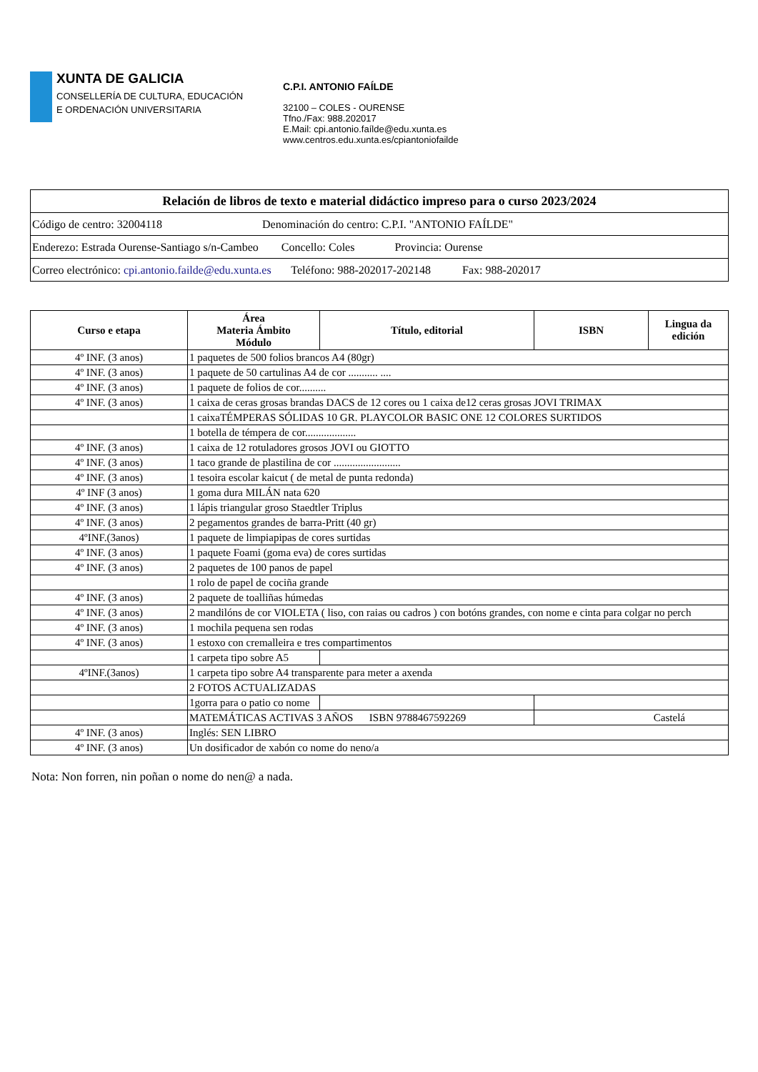XUNTA DE GALICIA
CONSELLERÍA DE CULTURA, EDUCACIÓN
E ORDENACIÓN UNIVERSITARIA
C.P.I. ANTONIO FAÍLDE
32100 – COLES - OURENSE
Tfno./Fax: 988.202017
E.Mail: cpi.antonio.faílde@edu.xunta.es
www.centros.edu.xunta.es/cpiantoniofailde
| Relación de libros de texto e material didáctico impreso para o curso 2023/2024 |
| --- |
| Código de centro: 32004118 Denominación do centro: C.P.I. "ANTONIO FAÍLDE" |
| Enderezo: Estrada Ourense-Santiago s/n-Cambeo Concello: Coles Provincia: Ourense |
| Correo electrónico: cpi.antonio.failde@edu.xunta.es Teléfono: 988-202017-202148 Fax: 988-202017 |
| Curso e etapa | Área Materia Ámbito Módulo | Título, editorial | ISBN | Lingua da edición |
| --- | --- | --- | --- | --- |
| 4º INF. (3 anos) | 1 paquetes de 500 folios brancos A4 (80gr) | | | |
| 4º INF. (3 anos) | 1 paquete de 50 cartulinas A4 de cor ........... .... | | | |
| 4º INF. (3 anos) | 1 paquete de folios de cor.......... | | | |
| 4º INF. (3 anos) | 1 caixa de ceras grosas brandas DACS de 12 cores ou 1 caixa de12 ceras grosas JOVI TRIMAX | | | |
| | 1 caixaTÉMPERAS SÓLIDAS 10 GR. PLAYCOLOR BASIC ONE 12 COLORES SURTIDOS | | | |
| | 1 botella de témpera de cor................... | | | |
| 4º INF. (3 anos) | 1 caixa de 12 rotuladores grosos JOVI ou GIOTTO | | | |
| 4º INF. (3 anos) | 1 taco grande de plastilina de cor ......................... | | | |
| 4º INF. (3 anos) | 1 tesoira escolar kaicut ( de metal de punta redonda) | | | |
| 4º INF (3 anos) | 1 goma dura MILÁN nata 620 | | | |
| 4º INF. (3 anos) | 1 lápis triangular groso Staedtler Triplus | | | |
| 4º INF. (3 anos) | 2 pegamentos grandes de barra-Pritt (40 gr) | | | |
| 4ºINF.(3anos) | 1 paquete de limpiapipas de cores surtidas | | | |
| 4º INF. (3 anos) | 1 paquete Foami (goma eva) de cores surtidas | | | |
| 4º INF. (3 anos) | 2 paquetes de 100 panos de papel | | | |
| | 1 rolo de papel de cociña grande | | | |
| 4º INF. (3 anos) | 2 paquete de toalliñas húmedas | | | |
| 4º INF. (3 anos) | 2 mandilóns de cor VIOLETA ( liso, con raias ou cadros ) con botóns grandes, con nome e cinta para colgar no perch | | | |
| 4º INF. (3 anos) | 1 mochila pequena sen rodas | | | |
| 4º INF. (3 anos) | 1 estoxo con cremalleira e tres compartimentos | | | |
| | 1 carpeta tipo sobre A5 | | | |
| 4ºINF.(3anos) | 1 carpeta tipo sobre A4 transparente para meter a axenda | | | |
| | 2 FOTOS ACTUALIZADAS | | | |
| | 1gorra para o patio co nome | | | |
| | MATEMÁTICAS ACTIVAS 3 AÑOS ISBN 9788467592269 | | Castelá | |
| 4º INF. (3 anos) | Inglés: SEN LIBRO | | | |
| 4º INF. (3 anos) | Un dosificador de xabón co nome do neno/a | | | |
Nota: Non forren, nin poñan o nome do nen@ a nada.